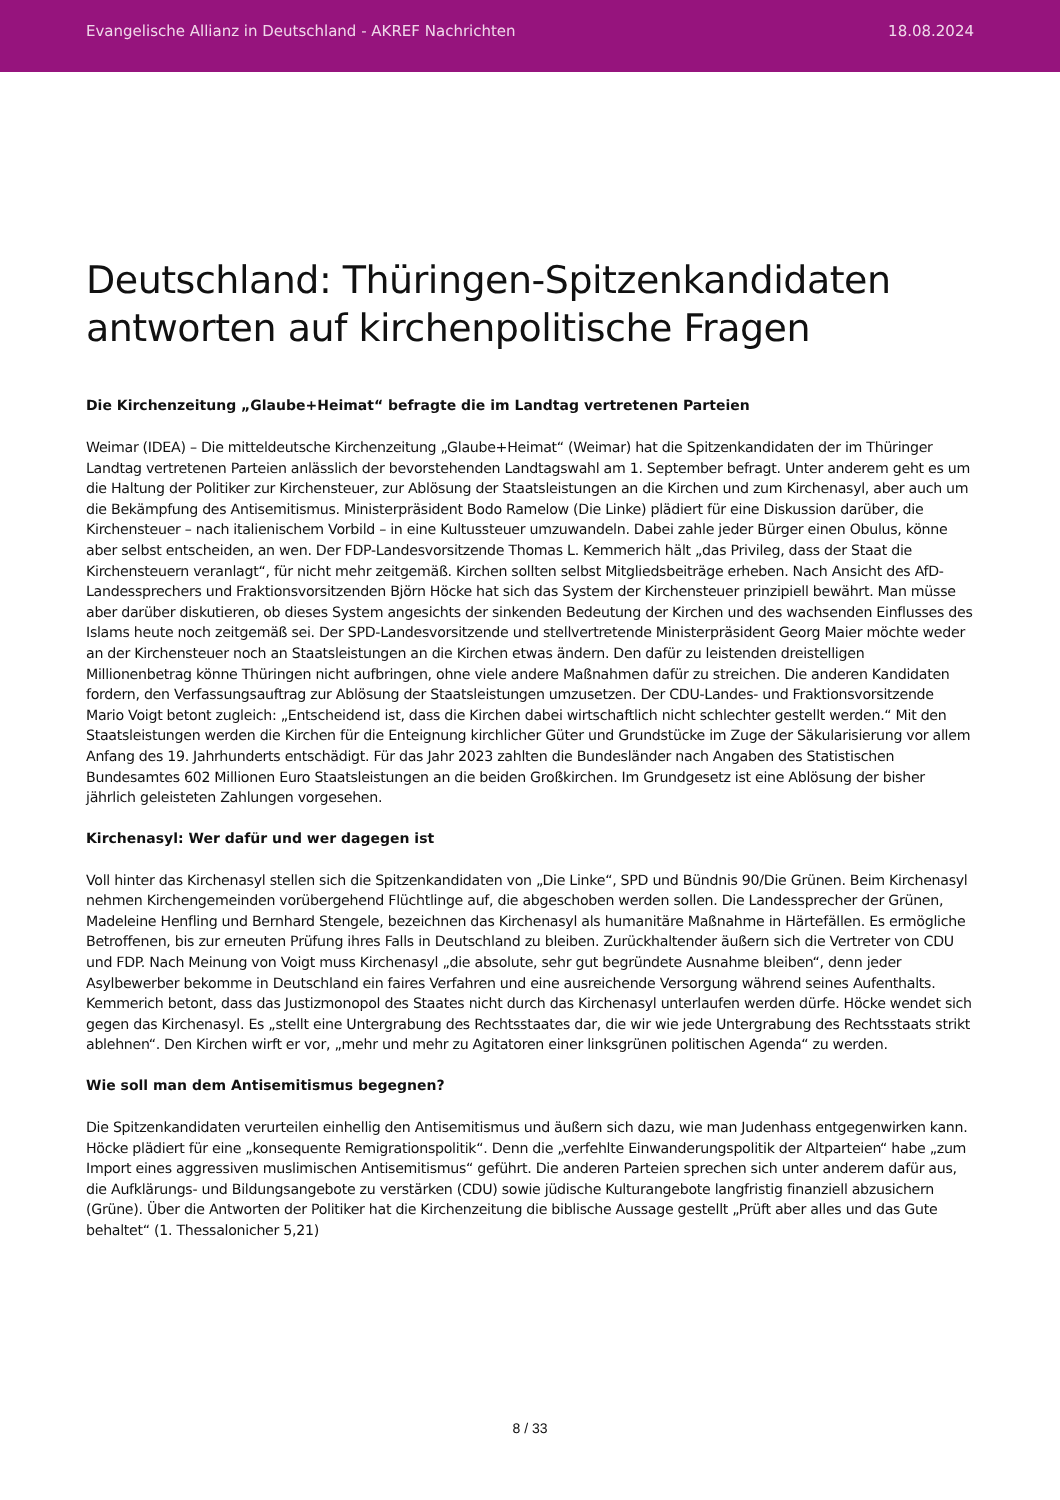Evangelische Allianz in Deutschland - AKREF Nachrichten 18.08.2024
Deutschland: Thüringen-Spitzenkandidaten antworten auf kirchenpolitische Fragen
Die Kirchenzeitung „Glaube+Heimat“ befragte die im Landtag vertretenen Parteien
Weimar (IDEA) – Die mitteldeutsche Kirchenzeitung „Glaube+Heimat“ (Weimar) hat die Spitzenkandidaten der im Thüringer Landtag vertretenen Parteien anlässlich der bevorstehenden Landtagswahl am 1. September befragt. Unter anderem geht es um die Haltung der Politiker zur Kirchensteuer, zur Ablösung der Staatsleistungen an die Kirchen und zum Kirchenasyl, aber auch um die Bekämpfung des Antisemitismus. Ministerpräsident Bodo Ramelow (Die Linke) plädiert für eine Diskussion darüber, die Kirchensteuer – nach italienischem Vorbild – in eine Kultussteuer umzuwandeln. Dabei zahle jeder Bürger einen Obulus, könne aber selbst entscheiden, an wen. Der FDP-Landesvorsitzende Thomas L. Kemmerich hält „das Privileg, dass der Staat die Kirchensteuern veranlagt“, für nicht mehr zeitgemäß. Kirchen sollten selbst Mitgliedsbeiträge erheben. Nach Ansicht des AfD-Landessprechers und Fraktionsvorsitzenden Björn Höcke hat sich das System der Kirchensteuer prinzipiell bewährt. Man müsse aber darüber diskutieren, ob dieses System angesichts der sinkenden Bedeutung der Kirchen und des wachsenden Einflusses des Islams heute noch zeitgemäß sei. Der SPD-Landesvorsitzende und stellvertretende Ministerpräsident Georg Maier möchte weder an der Kirchensteuer noch an Staatsleistungen an die Kirchen etwas ändern. Den dafür zu leistenden dreistelligen Millionenbetrag könne Thüringen nicht aufbringen, ohne viele andere Maßnahmen dafür zu streichen. Die anderen Kandidaten fordern, den Verfassungsauftrag zur Ablösung der Staatsleistungen umzusetzen. Der CDU-Landes- und Fraktionsvorsitzende Mario Voigt betont zugleich: „Entscheidend ist, dass die Kirchen dabei wirtschaftlich nicht schlechter gestellt werden.“ Mit den Staatsleistungen werden die Kirchen für die Enteignung kirchlicher Güter und Grundstücke im Zuge der Säkularisierung vor allem Anfang des 19. Jahrhunderts entschädigt. Für das Jahr 2023 zahlten die Bundesländer nach Angaben des Statistischen Bundesamtes 602 Millionen Euro Staatsleistungen an die beiden Großkirchen. Im Grundgesetz ist eine Ablösung der bisher jährlich geleisteten Zahlungen vorgesehen.
Kirchenasyl: Wer dafür und wer dagegen ist
Voll hinter das Kirchenasyl stellen sich die Spitzenkandidaten von „Die Linke“, SPD und Bündnis 90/Die Grünen. Beim Kirchenasyl nehmen Kirchengemeinden vorübergehend Flüchtlinge auf, die abgeschoben werden sollen. Die Landessprecher der Grünen, Madeleine Henfling und Bernhard Stengele, bezeichnen das Kirchenasyl als humanitäre Maßnahme in Härtefällen. Es ermögliche Betroffenen, bis zur erneuten Prüfung ihres Falls in Deutschland zu bleiben. Zurückhaltender äußern sich die Vertreter von CDU und FDP. Nach Meinung von Voigt muss Kirchenasyl „die absolute, sehr gut begründete Ausnahme bleiben“, denn jeder Asylbewerber bekomme in Deutschland ein faires Verfahren und eine ausreichende Versorgung während seines Aufenthalts. Kemmerich betont, dass das Justizmonopol des Staates nicht durch das Kirchenasyl unterlaufen werden dürfe. Höcke wendet sich gegen das Kirchenasyl. Es „stellt eine Untergrabung des Rechtsstaates dar, die wir wie jede Untergrabung des Rechtsstaats strikt ablehnen“. Den Kirchen wirft er vor, „mehr und mehr zu Agitatoren einer linksgrünen politischen Agenda“ zu werden.
Wie soll man dem Antisemitismus begegnen?
Die Spitzenkandidaten verurteilen einhellig den Antisemitismus und äußern sich dazu, wie man Judenhass entgegenwirken kann. Höcke plädiert für eine „konsequente Remigrationspolitik“. Denn die „verfehlte Einwanderungspolitik der Altparteien“ habe „zum Import eines aggressiven muslimischen Antisemitismus“ geführt. Die anderen Parteien sprechen sich unter anderem dafür aus, die Aufklärungs- und Bildungsangebote zu verstärken (CDU) sowie jüdische Kulturangebote langfristig finanziell abzusichern (Grüne). Über die Antworten der Politiker hat die Kirchenzeitung die biblische Aussage gestellt „Prüft aber alles und das Gute behaltet“ (1. Thessalonicher 5,21)
8 / 33